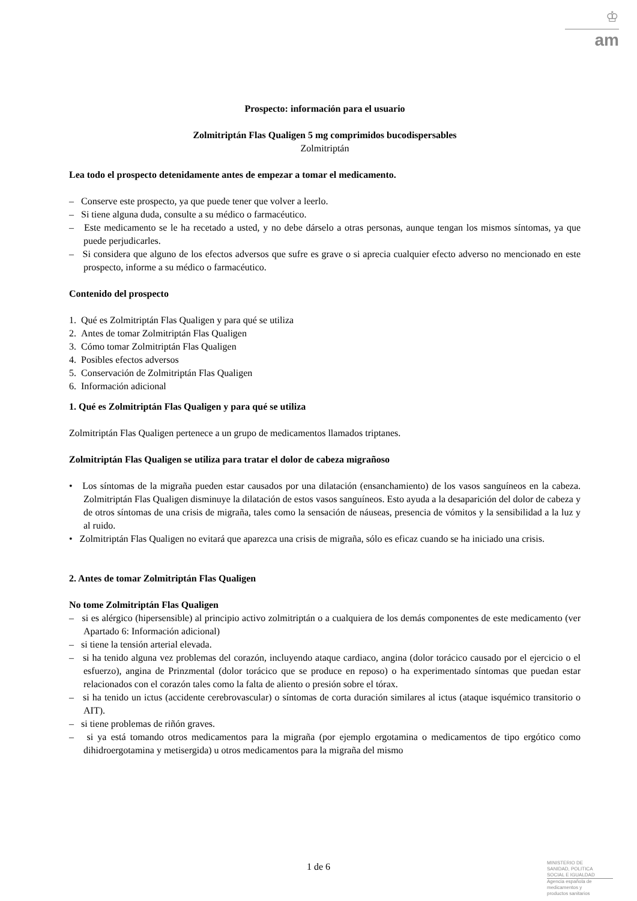♔
am
Prospecto: información para el usuario
Zolmitriptán Flas Qualigen 5 mg comprimidos bucodispersables
Zolmitriptán
Lea todo el prospecto detenidamente antes de empezar a tomar el medicamento.
– Conserve este prospecto, ya que puede tener que volver a leerlo.
– Si tiene alguna duda, consulte a su médico o farmacéutico.
– Este medicamento se le ha recetado a usted, y no debe dárselo a otras personas, aunque tengan los mismos síntomas, ya que puede perjudicarles.
– Si considera que alguno de los efectos adversos que sufre es grave o si aprecia cualquier efecto adverso no mencionado en este prospecto, informe a su médico o farmacéutico.
Contenido del prospecto
1. Qué es Zolmitriptán Flas Qualigen y para qué se utiliza
2. Antes de tomar Zolmitriptán Flas Qualigen
3. Cómo tomar Zolmitriptán Flas Qualigen
4. Posibles efectos adversos
5. Conservación de Zolmitriptán Flas Qualigen
6. Información adicional
1. Qué es Zolmitriptán Flas Qualigen y para qué se utiliza
Zolmitriptán Flas Qualigen pertenece a un grupo de medicamentos llamados triptanes.
Zolmitriptán Flas Qualigen se utiliza para tratar el dolor de cabeza migrañoso
• Los síntomas de la migraña pueden estar causados por una dilatación (ensanchamiento) de los vasos sanguíneos en la cabeza. Zolmitriptán Flas Qualigen disminuye la dilatación de estos vasos sanguíneos. Esto ayuda a la desaparición del dolor de cabeza y de otros síntomas de una crisis de migraña, tales como la sensación de náuseas, presencia de vómitos y la sensibilidad a la luz y al ruido.
• Zolmitriptán Flas Qualigen no evitará que aparezca una crisis de migraña, sólo es eficaz cuando se ha iniciado una crisis.
2. Antes de tomar Zolmitriptán Flas Qualigen
No tome Zolmitriptán Flas Qualigen
– si es alérgico (hipersensible) al principio activo zolmitriptán o a cualquiera de los demás componentes de este medicamento (ver Apartado 6: Información adicional)
– si tiene la tensión arterial elevada.
– si ha tenido alguna vez problemas del corazón, incluyendo ataque cardiaco, angina (dolor torácico causado por el ejercicio o el esfuerzo), angina de Prinzmental (dolor torácico que se produce en reposo) o ha experimentado síntomas que puedan estar relacionados con el corazón tales como la falta de aliento o presión sobre el tórax.
– si ha tenido un ictus (accidente cerebrovascular) o síntomas de corta duración similares al ictus (ataque isquémico transitorio o AIT).
– si tiene problemas de riñón graves.
– si ya está tomando otros medicamentos para la migraña (por ejemplo ergotamina o medicamentos de tipo ergótico como dihidroergotamina y metisergida) u otros medicamentos para la migraña del mismo
1 de 6
MINISTERIO DE
SANIDAD, POLITICA
SOCIAL E IGUALDAD
Agencia española de
medicamentos y
productos sanitarios